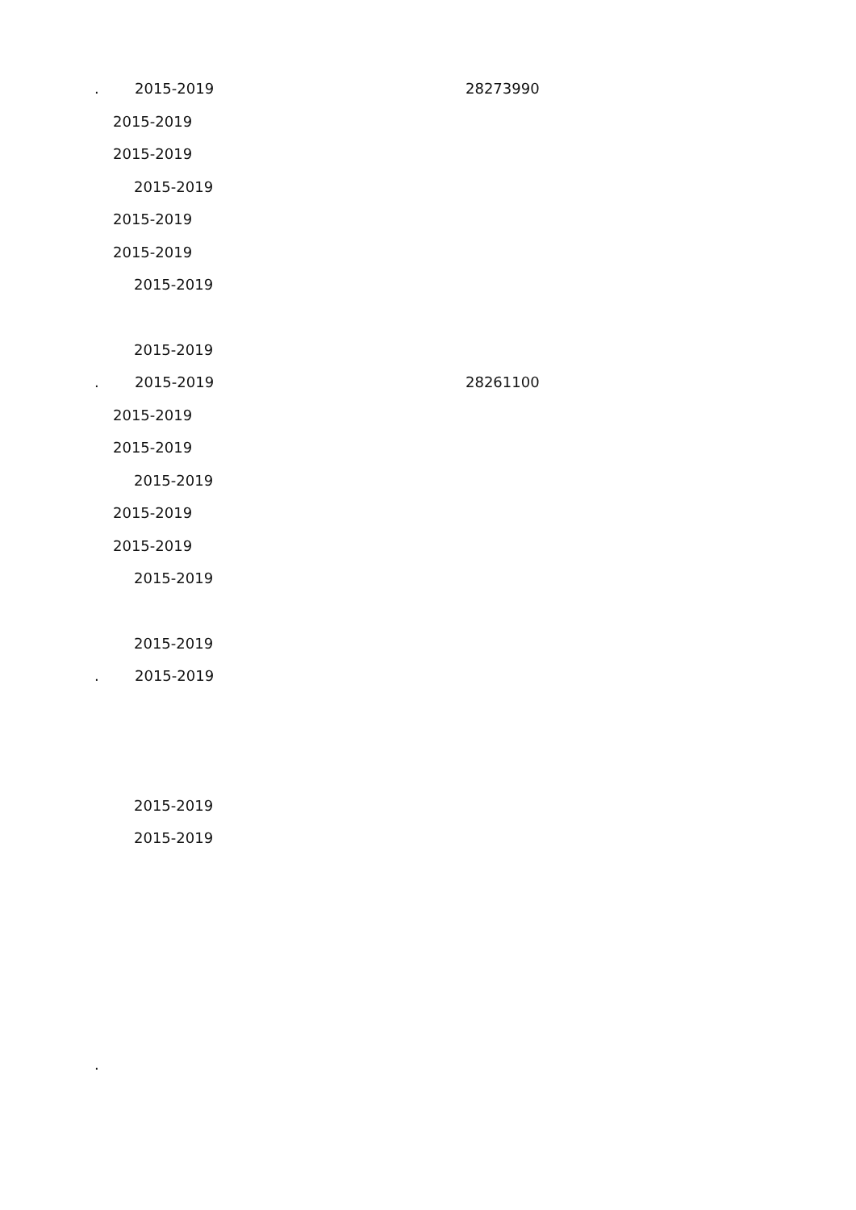. 2015-2019 28273990
2015-2019
2015-2019
2015-2019
2015-2019
2015-2019
2015-2019
2015-2019
. 2015-2019 28261100
2015-2019
2015-2019
2015-2019
2015-2019
2015-2019
2015-2019
2015-2019
. 2015-2019
2015-2019
2015-2019
.